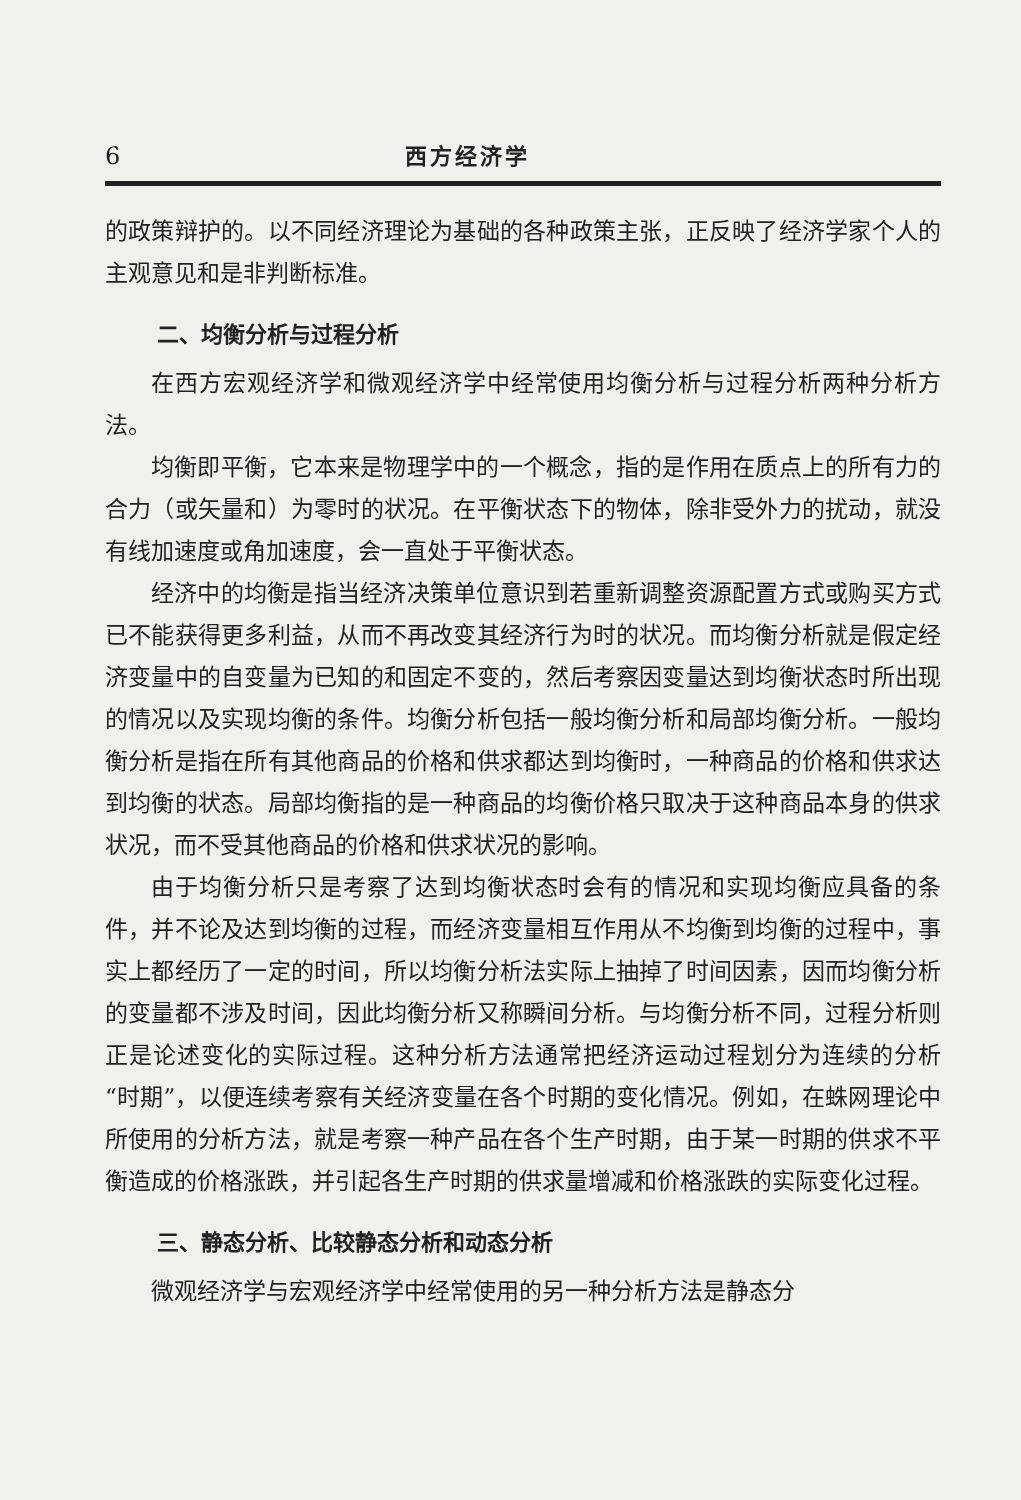6 西方经济学
的政策辩护的。以不同经济理论为基础的各种政策主张，正反映了经济学家个人的主观意见和是非判断标准。
二、均衡分析与过程分析
在西方宏观经济学和微观经济学中经常使用均衡分析与过程分析两种分析方法。
均衡即平衡，它本来是物理学中的一个概念，指的是作用在质点上的所有力的合力（或矢量和）为零时的状况。在平衡状态下的物体，除非受外力的扰动，就没有线加速度或角加速度，会一直处于平衡状态。
经济中的均衡是指当经济决策单位意识到若重新调整资源配置方式或购买方式已不能获得更多利益，从而不再改变其经济行为时的状况。而均衡分析就是假定经济变量中的自变量为已知的和固定不变的，然后考察因变量达到均衡状态时所出现的情况以及实现均衡的条件。均衡分析包括一般均衡分析和局部均衡分析。一般均衡分析是指在所有其他商品的价格和供求都达到均衡时，一种商品的价格和供求达到均衡的状态。局部均衡指的是一种商品的均衡价格只取决于这种商品本身的供求状况，而不受其他商品的价格和供求状况的影响。
由于均衡分析只是考察了达到均衡状态时会有的情况和实现均衡应具备的条件，并不论及达到均衡的过程，而经济变量相互作用从不均衡到均衡的过程中，事实上都经历了一定的时间，所以均衡分析法实际上抽掉了时间因素，因而均衡分析的变量都不涉及时间，因此均衡分析又称瞬间分析。与均衡分析不同，过程分析则正是论述变化的实际过程。这种分析方法通常把经济运动过程划分为连续的分析“时期”，以便连续考察有关经济变量在各个时期的变化情况。例如，在蛛网理论中所使用的分析方法，就是考察一种产品在各个生产时期，由于某一时期的供求不平衡造成的价格涨跌，并引起各生产时期的供求量增减和价格涨跌的实际变化过程。
三、静态分析、比较静态分析和动态分析
微观经济学与宏观经济学中经常使用的另一种分析方法是静态分